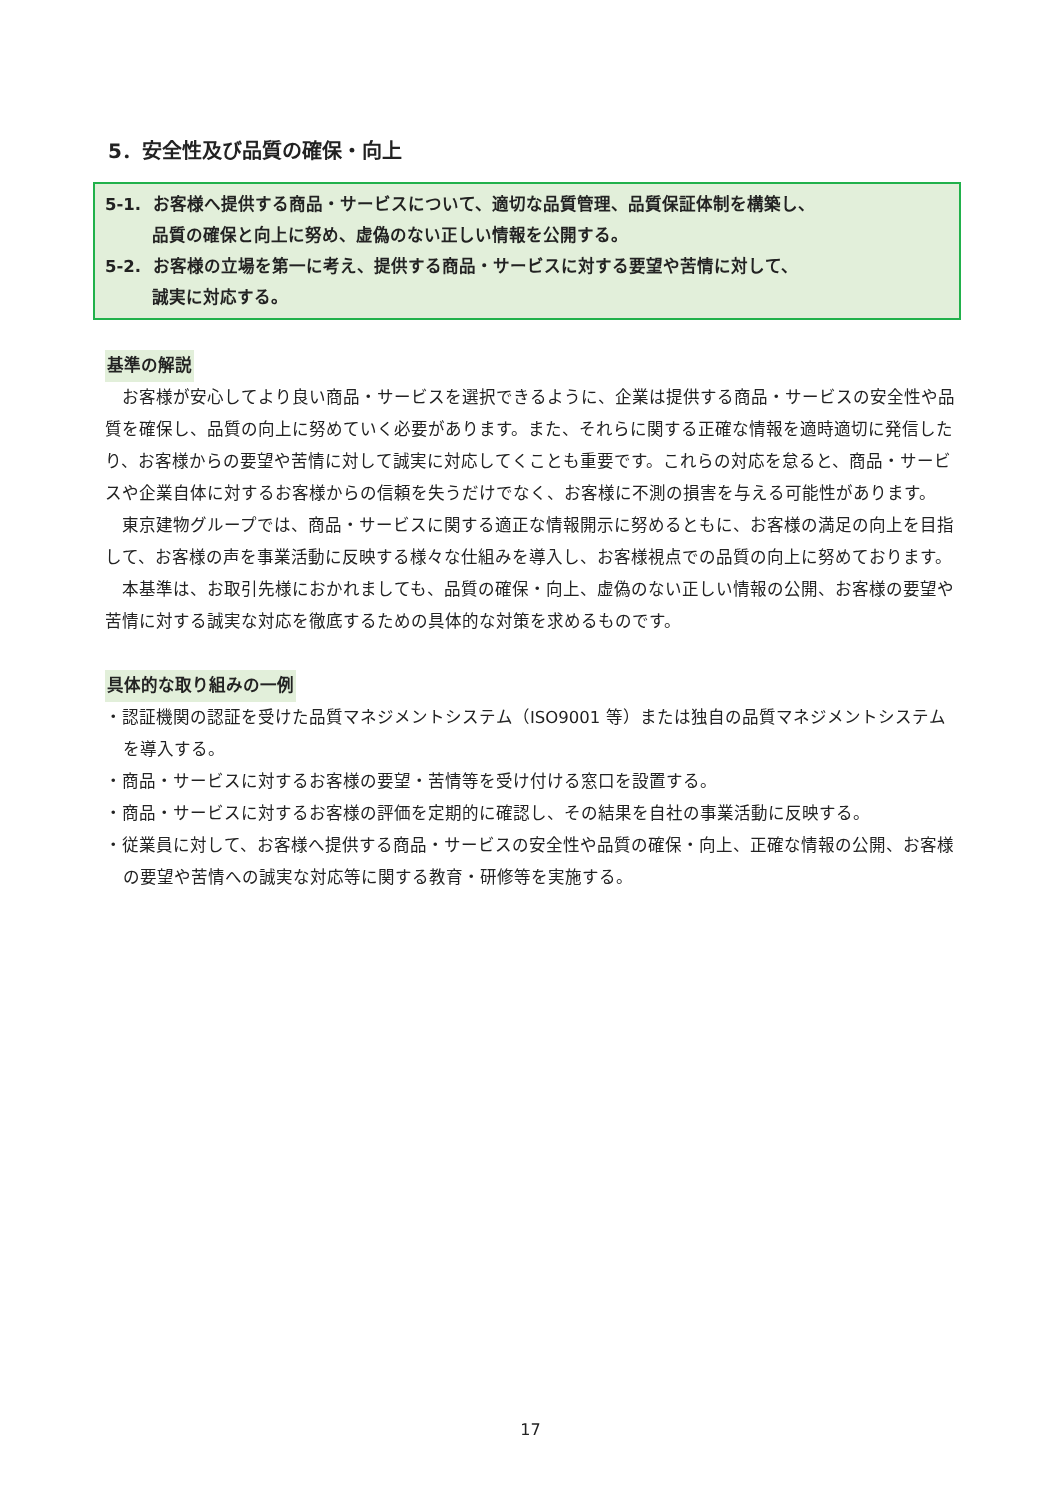5．安全性及び品質の確保・向上
5-1. お客様へ提供する商品・サービスについて、適切な品質管理、品質保証体制を構築し、
品質の確保と向上に努め、虚偽のない正しい情報を公開する。
5-2. お客様の立場を第一に考え、提供する商品・サービスに対する要望や苦情に対して、
誠実に対応する。
基準の解説
お客様が安心してより良い商品・サービスを選択できるように、企業は提供する商品・サービスの安全性や品質を確保し、品質の向上に努めていく必要があります。また、それらに関する正確な情報を適時適切に発信したり、お客様からの要望や苦情に対して誠実に対応してくことも重要です。これらの対応を怠ると、商品・サービスや企業自体に対するお客様からの信頼を失うだけでなく、お客様に不測の損害を与える可能性があります。
東京建物グループでは、商品・サービスに関する適正な情報開示に努めるともに、お客様の満足の向上を目指して、お客様の声を事業活動に反映する様々な仕組みを導入し、お客様視点での品質の向上に努めております。
本基準は、お取引先様におかれましても、品質の確保・向上、虚偽のない正しい情報の公開、お客様の要望や苦情に対する誠実な対応を徹底するための具体的な対策を求めるものです。
具体的な取り組みの一例
・認証機関の認証を受けた品質マネジメントシステム（ISO9001 等）または独自の品質マネジメントシステムを導入する。
・商品・サービスに対するお客様の要望・苦情等を受け付ける窓口を設置する。
・商品・サービスに対するお客様の評価を定期的に確認し、その結果を自社の事業活動に反映する。
・従業員に対して、お客様へ提供する商品・サービスの安全性や品質の確保・向上、正確な情報の公開、お客様の要望や苦情への誠実な対応等に関する教育・研修等を実施する。
17